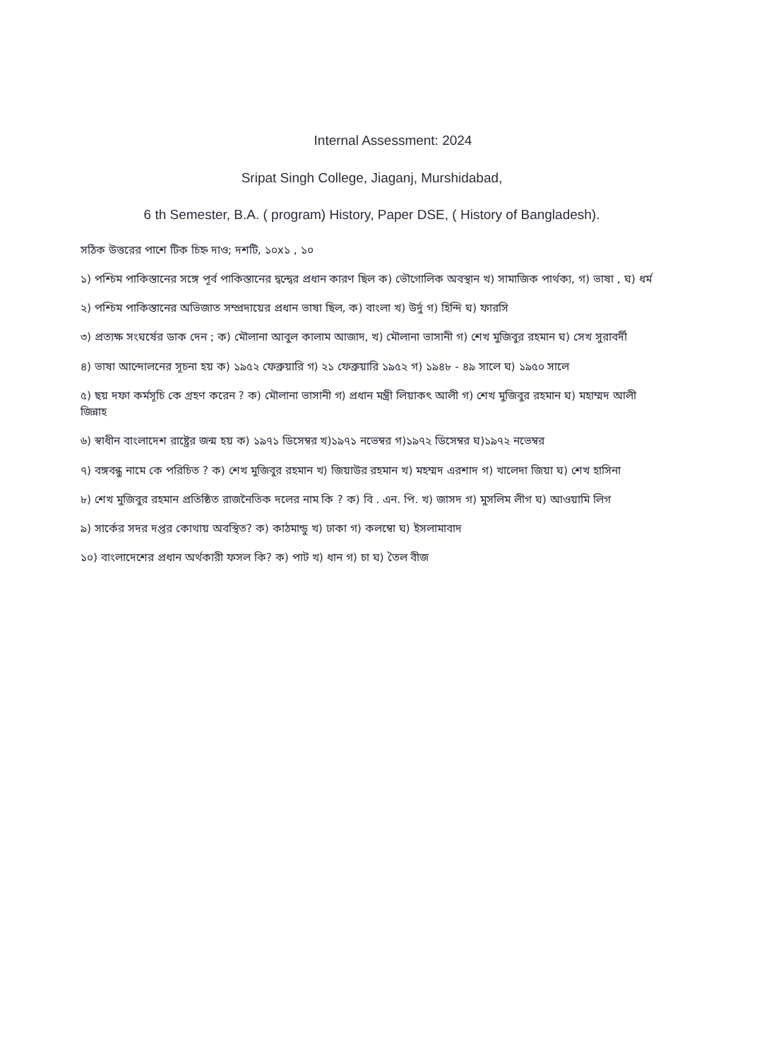Internal Assessment: 2024
Sripat Singh College, Jiaganj, Murshidabad,
6 th Semester, B.A. ( program) History, Paper DSE, ( History of Bangladesh).
সঠিক উত্তরের পাশে টিক চিহ্ন দাও; দশটি, ১০x১ , ১০
১) পশ্চিম পাকিস্তানের সঙ্গে পূর্ব পাকিস্তানের দ্বন্দ্বের প্রধান কারণ ছিল ক) ভৌগোলিক অবস্থান খ) সামাজিক পার্থক্য, গ) ভাষা , ঘ) ধর্ম
২) পশ্চিম পাকিস্তানের অভিজাত সম্প্রদায়ের প্রধান ভাষা ছিল, ক) বাংলা খ) উর্দু গ) হিন্দি ঘ) ফারসি
৩) প্রত্যক্ষ সংঘর্ষের ডাক দেন ; ক) মৌলানা আবুল কালাম আজাদ, খ) মৌলানা ভাসানী গ) শেখ মুজিবুর রহমান ঘ) সেখ সুরাবর্দী
৪) ভাষা আন্দোলনের সূচনা হয় ক) ১৯৫২ ফেব্রুয়ারি গ) ২১ ফেব্রুয়ারি ১৯৫২ গ) ১৯৪৮ - ৪৯ সালে ঘ) ১৯৫০ সালে
৫) ছয় দফা কর্মসূচি কে গ্রহণ করেন ? ক) মৌলানা ভাসানী গ) প্রধান মন্ত্রী লিয়াকৎ আলী গ) শেখ মুজিবুর রহমান ঘ) মহাম্মদ আলী জিন্নাহ
৬) স্বাধীন বাংলাদেশ রাষ্ট্রের জন্ম হয় ক) ১৯৭১ ডিসেম্বর খ)১৯৭১ নভেম্বর গ)১৯৭২ ডিসেম্বর ঘ)১৯৭২ নভেম্বর
৭) বঙ্গবন্ধু নামে কে পরিচিত ? ক) শেখ মুজিবুর রহমান খ) জিয়াউর রহমান খ) মহম্মদ এরশাদ গ) খালেদা জিয়া ঘ) শেখ হাসিনা
৮) শেখ মুজিবুর রহমান প্রতিষ্ঠিত রাজনৈতিক দলের নাম কি ? ক) বি . এন. পি. খ) জাসদ গ) মুসলিম লীগ ঘ) আওয়ামি লিগ
৯) সার্কের সদর দপ্তর কোথায় অবস্থিত? ক) কাঠমান্ডু খ) ঢাকা গ) কলম্বো ঘ) ইসলামাবাদ
১০) বাংলাদেশের প্রধান অর্থকারী ফসল কি? ক) পাট খ) ধান গ) চা ঘ) তৈল বীজ